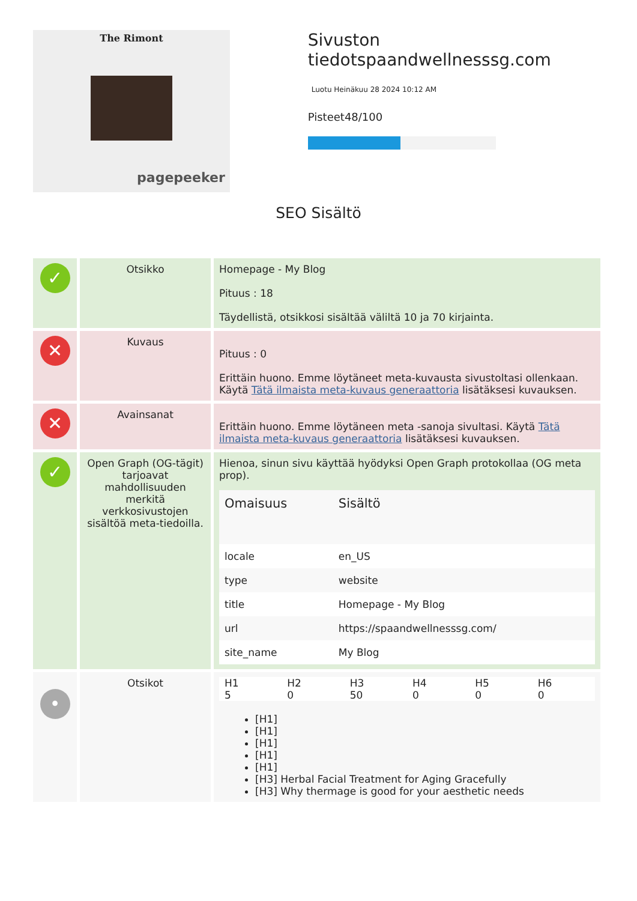The Rimont
pagepeeker
Sivuston tiedotspaandwellnesssg.com
Luotu Heinäkuu 28 2024 10:12 AM
Pisteet48/100
SEO Sisältö
| ✓ | Otsikko | Homepage - My Blog Pituus : 18 Täydellistä, otsikkosi sisältää väliltä 10 ja 70 kirjainta. |
| ✕ | Kuvaus | Pituus : 0 Erittäin huono. Emme löytäneet meta-kuvausta sivustoltasi ollenkaan. Käytä Tätä ilmaista meta-kuvaus generaattoria lisätäksesi kuvauksen. |
| ✕ | Avainsanat | Erittäin huono. Emme löytäneen meta -sanoja sivultasi. Käytä Tätä ilmaista meta-kuvaus generaattoria lisätäksesi kuvauksen. |
| ✓ | Open Graph (OG-tägit) tarjoavat mahdollisuuden merkitä verkkosivustojen sisältöä meta-tiedoilla. | Hienoa, sinun sivu käyttää hyödyksi Open Graph protokollaa (OG meta prop). / Omaisuus / Sisältö / / --- / --- / / locale / en_US / / type / website / / title / Homepage - My Blog / / url / https://spaandwellnesssg.com/ / / site_name / My Blog / |
| • | Otsikot | / H1 5 / H2 0 / H3 50 / H4 0 / H5 0 / H6 0 / [H1] [H1] [H1] [H1] [H1] [H3] Herbal Facial Treatment for Aging Gracefully [H3] Why thermage is good for your aesthetic needs |